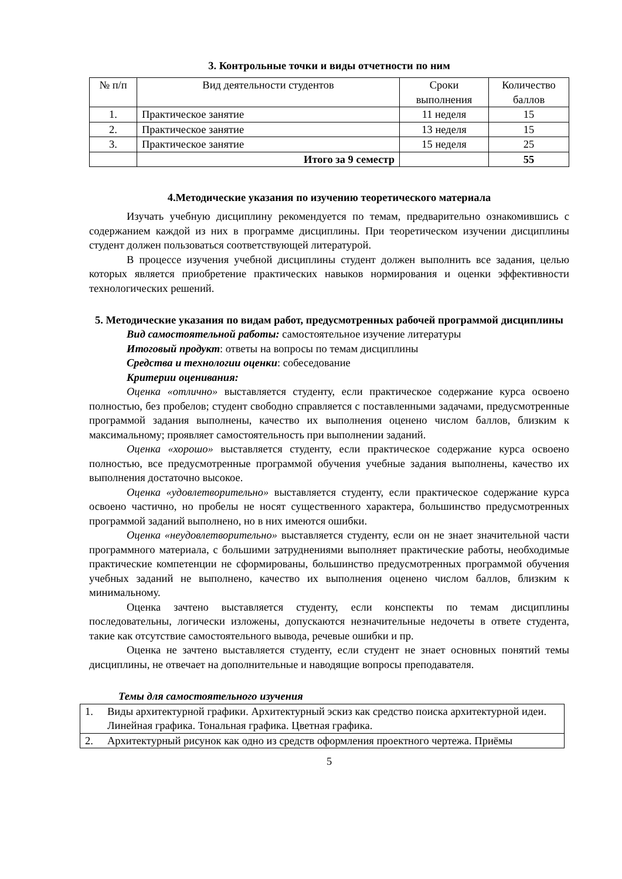3. Контрольные точки и виды отчетности по ним
| № п/п | Вид деятельности студентов | Сроки выполнения | Количество баллов |
| --- | --- | --- | --- |
| 1. | Практическое занятие | 11 неделя | 15 |
| 2. | Практическое занятие | 13 неделя | 15 |
| 3. | Практическое занятие | 15 неделя | 25 |
| | Итого за 9 семестр | | 55 |
4.Методические указания по изучению теоретического материала
Изучать учебную дисциплину рекомендуется по темам, предварительно ознакомившись с содержанием каждой из них в программе дисциплины. При теоретическом изучении дисциплины студент должен пользоваться соответствующей литературой.
В процессе изучения учебной дисциплины студент должен выполнить все задания, целью которых является приобретение практических навыков нормирования и оценки эффективности технологических решений.
5. Методические указания по видам работ, предусмотренных рабочей программой дисциплины
Вид самостоятельной работы: самостоятельное изучение литературы
Итоговый продукт: ответы на вопросы по темам дисциплины
Средства и технологии оценки: собеседование
Критерии оценивания:
Оценка «отлично» выставляется студенту, если практическое содержание курса освоено полностью, без пробелов; студент свободно справляется с поставленными задачами, предусмотренные программой задания выполнены, качество их выполнения оценено числом баллов, близким к максимальному; проявляет самостоятельность при выполнении заданий.
Оценка «хорошо» выставляется студенту, если практическое содержание курса освоено полностью, все предусмотренные программой обучения учебные задания выполнены, качество их выполнения достаточно высокое.
Оценка «удовлетворительно» выставляется студенту, если практическое содержание курса освоено частично, но пробелы не носят существенного характера, большинство предусмотренных программой заданий выполнено, но в них имеются ошибки.
Оценка «неудовлетворительно» выставляется студенту, если он не знает значительной части программного материала, с большими затруднениями выполняет практические работы, необходимые практические компетенции не сформированы, большинство предусмотренных программой обучения учебных заданий не выполнено, качество их выполнения оценено числом баллов, близким к минимальному.
Оценка зачтено выставляется студенту, если конспекты по темам дисциплины последовательны, логически изложены, допускаются незначительные недочеты в ответе студента, такие как отсутствие самостоятельного вывода, речевые ошибки и пр.
Оценка не зачтено выставляется студенту, если студент не знает основных понятий темы дисциплины, не отвечает на дополнительные и наводящие вопросы преподавателя.
Темы для самостоятельного изучения
| 1. | Виды архитектурной графики. Архитектурный эскиз как средство поиска архитектурной идеи. Линейная графика. Тональная графика. Цветная графика. |
| 2. | Архитектурный рисунок как одно из средств оформления проектного чертежа. Приёмы |
5